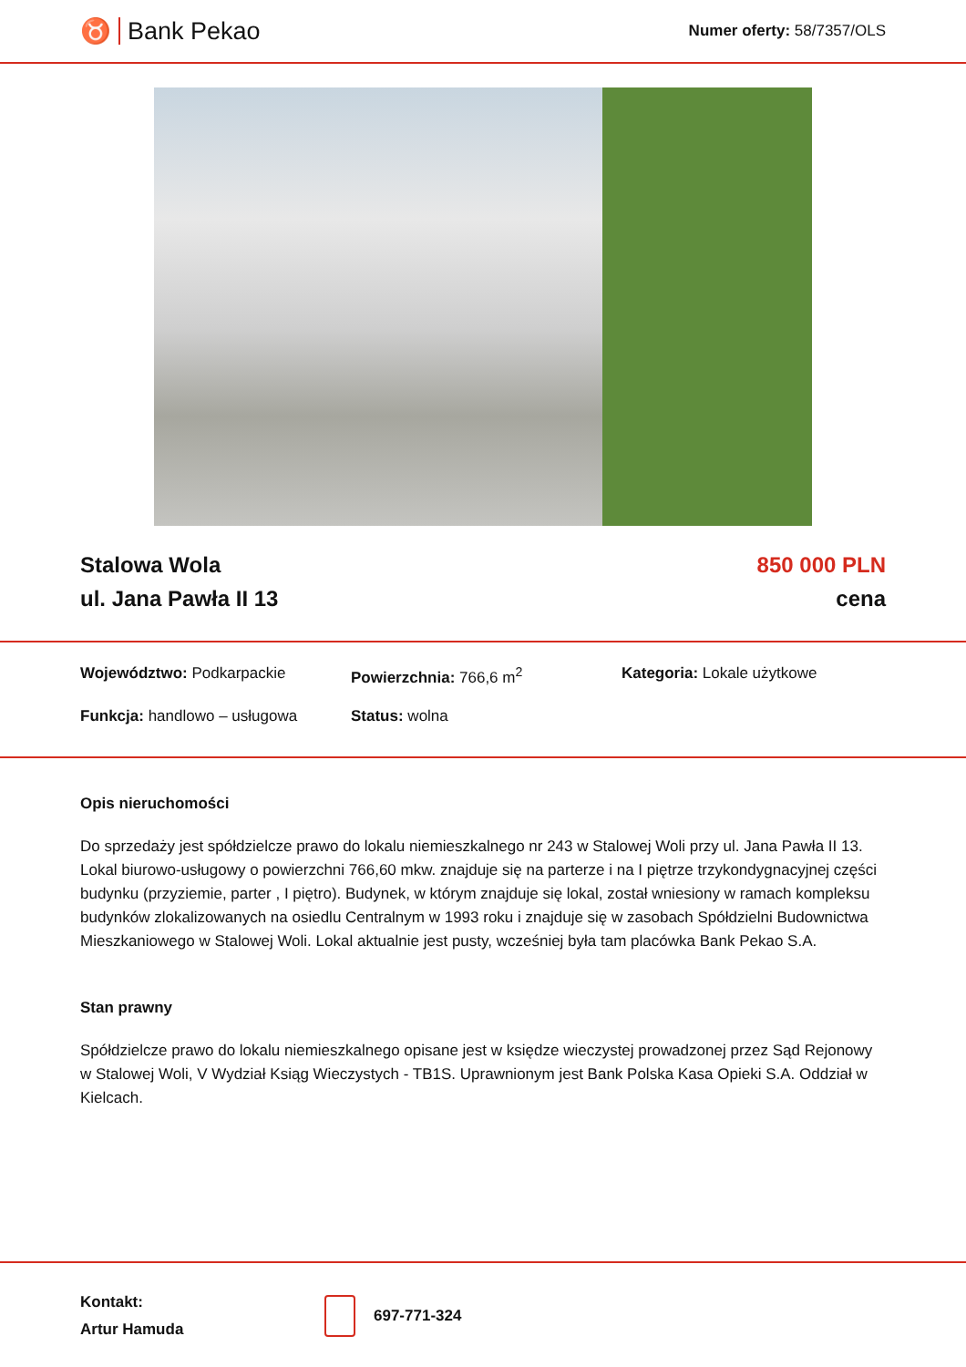♉ Bank Pekao
Numer oferty: 58/7357/OLS
Stalowa Wola
ul. Jana Pawła II 13
850 000 PLN
cena
Województwo: Podkarpackie
Powierzchnia: 766,6 m<sup>2</sup>
Kategoria: Lokale użytkowe
Funkcja: handlowo – usługowa
Status: wolna
Opis nieruchomości
Do sprzedaży jest spółdzielcze prawo do lokalu niemieszkalnego nr 243 w Stalowej Woli przy ul. Jana Pawła II 13. Lokal biurowo-usługowy o powierzchni 766,60 mkw. znajduje się na parterze i na I piętrze trzykondygnacyjnej części budynku (przyziemie, parter , I piętro). Budynek, w którym znajduje się lokal, został wniesiony w ramach kompleksu budynków zlokalizowanych na osiedlu Centralnym w 1993 roku i znajduje się w zasobach Spółdzielni Budownictwa Mieszkaniowego w Stalowej Woli. Lokal aktualnie jest pusty, wcześniej była tam placówka Bank Pekao S.A.
Stan prawny
Spółdzielcze prawo do lokalu niemieszkalnego opisane jest w księdze wieczystej prowadzonej przez Sąd Rejonowy w Stalowej Woli, V Wydział Ksiąg Wieczystych - TB1S. Uprawnionym jest Bank Polska Kasa Opieki S.A. Oddział w Kielcach.
Kontakt:
Artur Hamuda
697-771-324